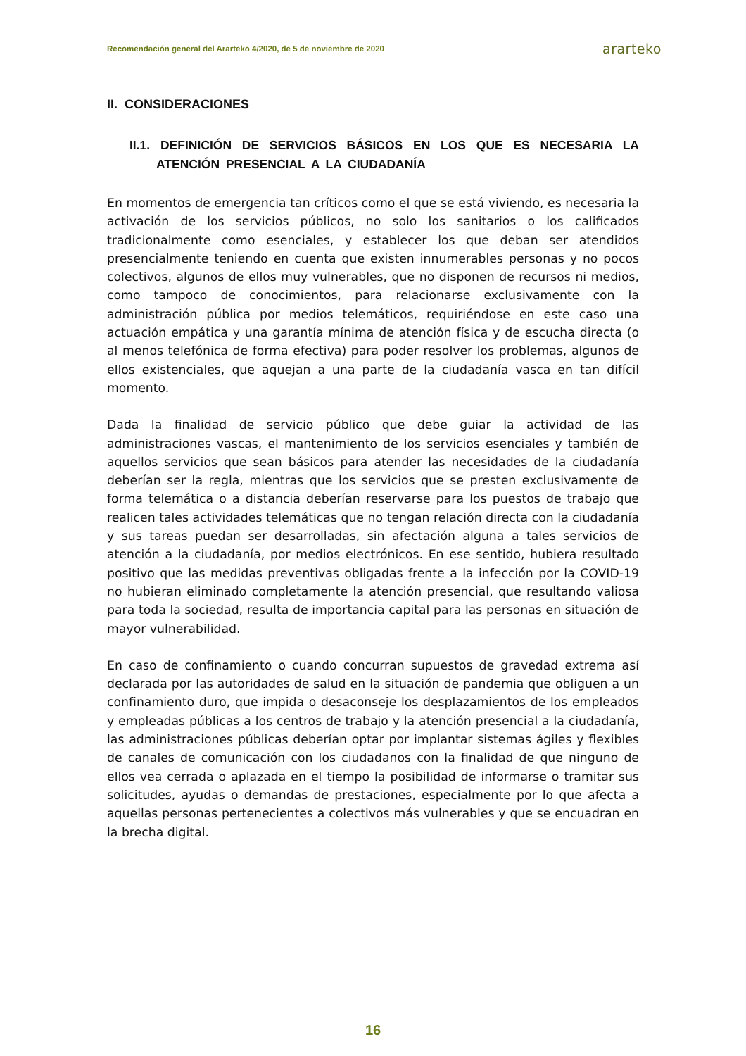Recomendación general del Ararteko 4/2020, de 5 de noviembre de 2020 ararteko
II. CONSIDERACIONES
II.1. DEFINICIÓN DE SERVICIOS BÁSICOS EN LOS QUE ES NECESARIA LA ATENCIÓN PRESENCIAL A LA CIUDADANÍA
En momentos de emergencia tan críticos como el que se está viviendo, es necesaria la activación de los servicios públicos, no solo los sanitarios o los calificados tradicionalmente como esenciales, y establecer los que deban ser atendidos presencialmente teniendo en cuenta que existen innumerables personas y no pocos colectivos, algunos de ellos muy vulnerables, que no disponen de recursos ni medios, como tampoco de conocimientos, para relacionarse exclusivamente con la administración pública por medios telemáticos, requiriéndose en este caso una actuación empática y una garantía mínima de atención física y de escucha directa (o al menos telefónica de forma efectiva) para poder resolver los problemas, algunos de ellos existenciales, que aquejan a una parte de la ciudadanía vasca en tan difícil momento.
Dada la finalidad de servicio público que debe guiar la actividad de las administraciones vascas, el mantenimiento de los servicios esenciales y también de aquellos servicios que sean básicos para atender las necesidades de la ciudadanía deberían ser la regla, mientras que los servicios que se presten exclusivamente de forma telemática o a distancia deberían reservarse para los puestos de trabajo que realicen tales actividades telemáticas que no tengan relación directa con la ciudadanía y sus tareas puedan ser desarrolladas, sin afectación alguna a tales servicios de atención a la ciudadanía, por medios electrónicos. En ese sentido, hubiera resultado positivo que las medidas preventivas obligadas frente a la infección por la COVID-19 no hubieran eliminado completamente la atención presencial, que resultando valiosa para toda la sociedad, resulta de importancia capital para las personas en situación de mayor vulnerabilidad.
En caso de confinamiento o cuando concurran supuestos de gravedad extrema así declarada por las autoridades de salud en la situación de pandemia que obliguen a un confinamiento duro, que impida o desaconseje los desplazamientos de los empleados y empleadas públicas a los centros de trabajo y la atención presencial a la ciudadanía, las administraciones públicas deberían optar por implantar sistemas ágiles y flexibles de canales de comunicación con los ciudadanos con la finalidad de que ninguno de ellos vea cerrada o aplazada en el tiempo la posibilidad de informarse o tramitar sus solicitudes, ayudas o demandas de prestaciones, especialmente por lo que afecta a aquellas personas pertenecientes a colectivos más vulnerables y que se encuadran en la brecha digital.
16